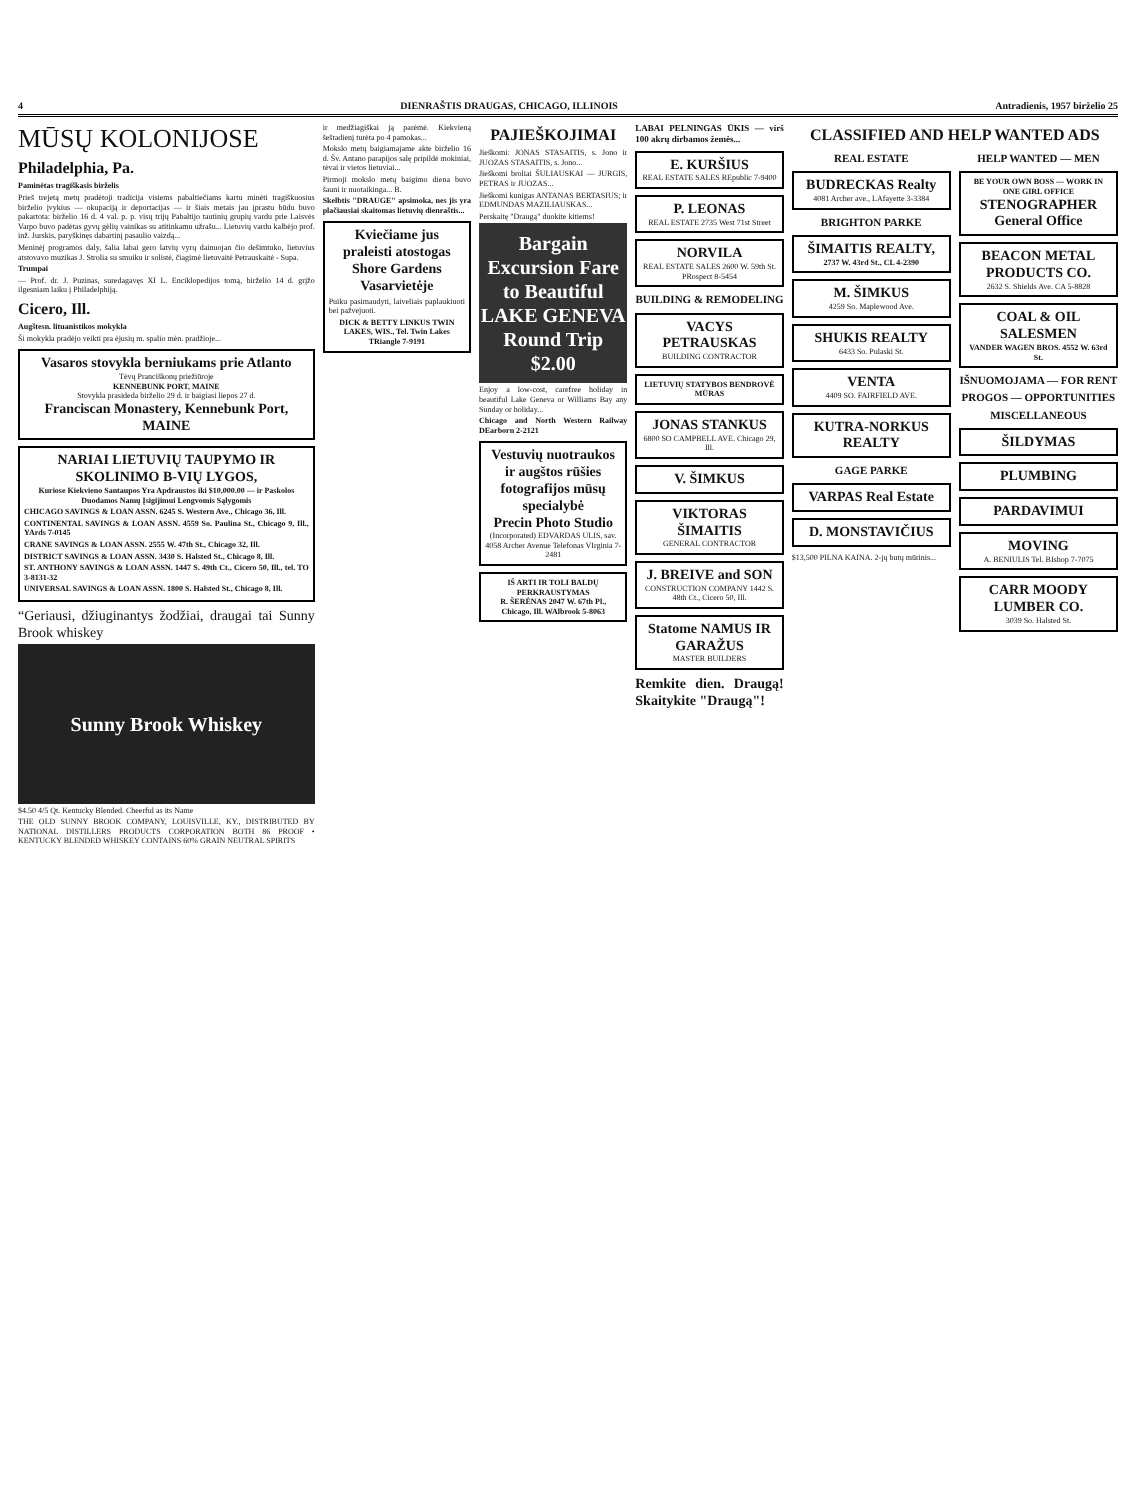4 DIENRAŠTIS DRAUGAS, CHICAGO, ILLINOIS Antradienis, 1957 birželio 25
MŪSŲ KOLONIJOSE
Philadelphia, Pa.
Paminėtas tragiškasis birželis
Prieš trejetą metų pradėtoji tradicija visiems pabaltiečiams kartu minėti tragiškuosius birželio įvykius — okupaciją ir deportacijas — ir šiais metais jau įprastu būdu buvo pakartota: birželio 16 d. 4 val. p. p. visų trijų Pabaltijo tautinių grupių vardu prie Laisvės Varpo buvo padėtas gyvų gėlių vainikas su atitinkamu užrašu... Lietuvių vardu kalbėjo prof. inž. Jurskis, paryškinęs dabartinį pasaulio vaizdą...
Meninėj programos daly, šalia labai gero latvių vyrų dainuojan čio dešimtuko, lietuvius atstovavo muzikas J. Strolia su smuiku ir solistė, čiagimė lietuvaitė Petrauskaitė - Supa.
Trumpai
— Prof. dr. J. Puzinas, suredagavęs XI L. Enciklopedijos tomą, birželio 14 d. grįžo ilgesniam laiku į Philadelphiją.
Cicero, Ill.
Augštesn. lituanistikos mokykla
Ši mokykla pradėjo veikti pra ėjusių m. spalio mėn. pradžioje...
Vasaros stovykla berniukams prie Atlanto
Tėvų Pranciškonų priežiūroje
KENNEBUNK PORT, MAINE
Stovykla prasideda birželio 29 d. ir baigiasi liepos 27 d.
Franciscan Monastery, Kennebunk Port, MAINE
NARIAI LIETUVIŲ TAUPYMO IR SKOLINIMO B-VIŲ LYGOS,
Kuriose Kiekvieno Santaupos Yra Apdraustos iki $10,000.00 — ir Paskolos Duodamos Namų Įsigijimui Lengvomis Sąlygomis
CHICAGO SAVINGS & LOAN ASSN. 6245 S. Western Ave., Chicago 36, Ill.
CONTINENTAL SAVINGS & LOAN ASSN. 4559 So. Paulina St., Chicago 9, Ill., YArds 7-0145
CRANE SAVINGS & LOAN ASSN. 2555 W. 47th St., Chicago 32, Ill.
DISTRICT SAVINGS & LOAN ASSN. 3430 S. Halsted St., Chicago 8, Ill.
ST. ANTHONY SAVINGS & LOAN ASSN. 1447 S. 49th Ct., Cicero 50, Ill., tel. TO 3-8131-32
UNIVERSAL SAVINGS & LOAN ASSN. 1800 S. Halsted St., Chicago 8, Ill.
“Geriausi, džiuginantys žodžiai, draugai tai Sunny Brook whiskey
Sunny Brook Whiskey
$4.50 4/5 Qt. Kentucky Blended. Cheerful as its Name
THE OLD SUNNY BROOK COMPANY, LOUISVILLE, KY., DISTRIBUTED BY NATIONAL DISTILLERS PRODUCTS CORPORATION BOTH 86 PROOF • KENTUCKY BLENDED WHISKEY CONTAINS 60% GRAIN NEUTRAL SPIRITS
ir medžiagiškai ją parėmė. Kiekvieną šeštadienį turėta po 4 pamokas...
Mokslo metų baigiamajame akte birželio 16 d. Šv. Antano parapijos salę pripildė mokiniai, tėvai ir vietos lietuviai...
Pirmoji mokslo metų baigimo diena buvo šauni ir nuotaikinga... B.
Skelbtis "DRAUGE" apsimoka, nes jis yra plačiausiai skaitomas lietuvių dienraštis...
Kviečiame jus praleisti atostogas Shore Gardens Vasarvietėje
Puiku pasimaudyti, laiveliais paplaukiuoti bei pažvejuoti.
DICK & BETTY LINKUS TWIN LAKES, WIS., Tel. Twin Lakes TRiangle 7-9191
PAJIEŠKOJIMAI
Jieškomi: JONAS STASAITIS, s. Jono ir JUOZAS STASAITIS, s. Jono...
Jieškomi broliai ŠULIAUSKAI — JURGIS, PETRAS ir JUOZAS...
Jieškomi kunigas ANTANAS BERTASIUS; ir EDMUNDAS MAZILIAUSKAS...
Perskaitę "Draugą" duokite kitiems!
Bargain Excursion Fare to Beautiful LAKE GENEVA Round Trip $2.00
Enjoy a low-cost, carefree holiday in beautiful Lake Geneva or Williams Bay any Sunday or holiday...
Chicago and North Western Railway DEarborn 2-2121
Vestuvių nuotraukos ir augštos rūšies fotografijos mūsų specialybė
Precin Photo Studio
(Incorporated) EDVARDAS ULIS, sav. 4058 Archer Avenue Telefonas VIrginia 7-2481
IŠ ARTI IR TOLI BALDŲ PERKRAUSTYMAS
R. ŠERĖNAS 2047 W. 67th Pl., Chicago, Ill. WAlbrook 5-8063
LABAI PELNINGAS ŪKIS — virš 100 akrų dirbamos žemės...
E. KURŠIUS
REAL ESTATE SALES REpublic 7-9400
P. LEONAS
REAL ESTATE 2735 West 71st Street
NORVILA
REAL ESTATE SALES 2600 W. 59th St. PRospect 8-5454
BUILDING & REMODELING
VACYS PETRAUSKAS
BUILDING CONTRACTOR
LIETUVIŲ STATYBOS BENDROVĖ MŪRAS
JONAS STANKUS
6800 SO CAMPBELL AVE. Chicago 29, Ill.
V. ŠIMKUS
VIKTORAS ŠIMAITIS
GENERAL CONTRACTOR
J. BREIVE and SON
CONSTRUCTION COMPANY 1442 S. 48th Ct., Cicero 50, Ill.
Statome NAMUS IR GARAŽUS
MASTER BUILDERS
Remkite dien. Draugą! Skaitykite "Draugą"!
CLASSIFIED AND HELP WANTED ADS
REAL ESTATE
BUDRECKAS Realty
4081 Archer ave., LAfayette 3-3384
BRIGHTON PARKE
ŠIMAITIS REALTY,
2737 W. 43rd St., CL 4-2390
M. ŠIMKUS
4259 So. Maplewood Ave.
SHUKIS REALTY
6433 So. Pulaski St.
VENTA
4409 SO. FAIRFIELD AVE.
KUTRA-NORKUS REALTY
GAGE PARKE
VARPAS Real Estate
D. MONSTAVIČIUS
$13,500 PILNA KAINA. 2-jų butų mūrinis...
HELP WANTED — MEN
BE YOUR OWN BOSS — WORK IN ONE GIRL OFFICE
STENOGRAPHER General Office
BEACON METAL PRODUCTS CO.
2632 S. Shields Ave. CA 5-8828
COAL & OIL SALESMEN
VANDER WAGEN BROS. 4552 W. 63rd St.
IŠNUOMOJAMA — FOR RENT
PROGOS — OPPORTUNITIES
MISCELLANEOUS
ŠILDYMAS
PLUMBING
PARDAVIMUI
MOVING
A. BENIULIS Tel. BIshop 7-7075
CARR MOODY LUMBER CO.
3039 So. Halsted St.